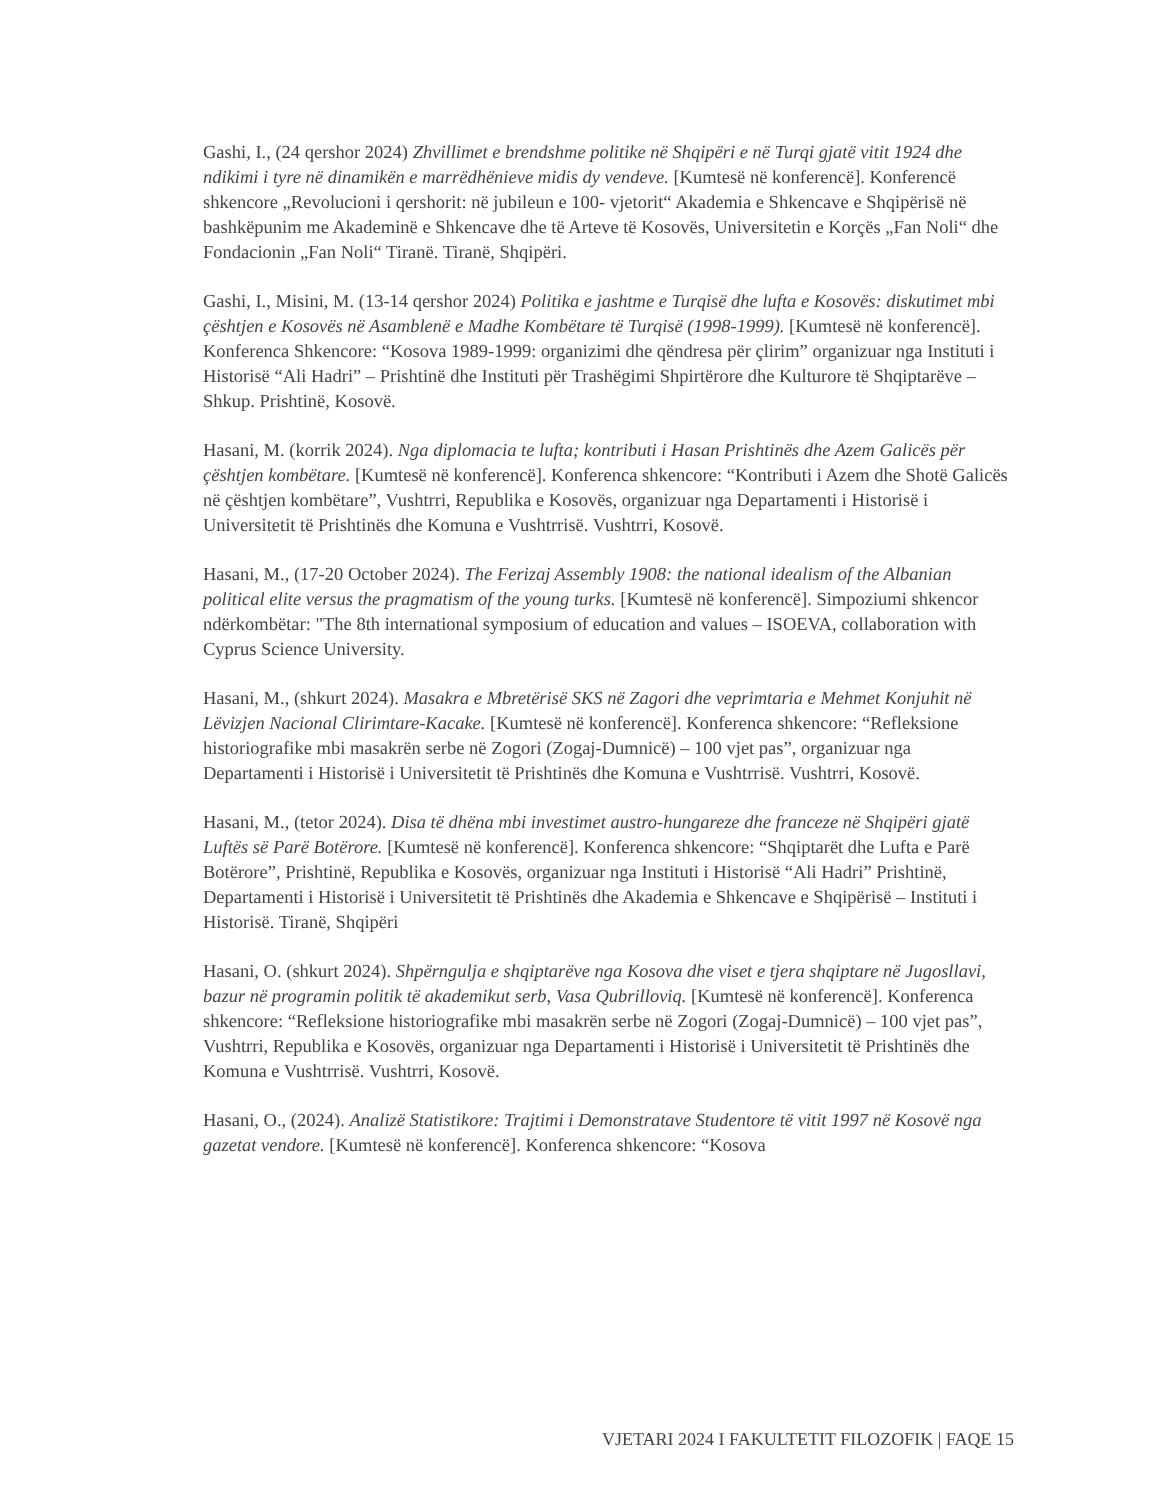Gashi, I., (24 qershor 2024) Zhvillimet e brendshme politike në Shqipëri e në Turqi gjatë vitit 1924 dhe ndikimi i tyre në dinamikën e marrëdhënieve midis dy vendeve. [Kumtesë në konferencë]. Konferencë shkencore „Revolucioni i qershorit: në jubileun e 100- vjetorit“ Akademia e Shkencave e Shqipërisë në bashkëpunim me Akademinë e Shkencave dhe të Arteve të Kosovës, Universitetin e Korçës „Fan Noli“ dhe Fondacionin „Fan Noli“ Tiranë. Tiranë, Shqipëri.
Gashi, I., Misini, M. (13-14 qershor 2024) Politika e jashtme e Turqisë dhe lufta e Kosovës: diskutimet mbi çështjen e Kosovës në Asamblenë e Madhe Kombëtare të Turqisë (1998-1999). [Kumtesë në konferencë]. Konferenca Shkencore: “Kosova 1989-1999: organizimi dhe qëndresa për çlirim” organizuar nga Instituti i Historisë “Ali Hadri” – Prishtinë dhe Instituti për Trashëgimi Shpirtërore dhe Kulturore të Shqiptarëve – Shkup. Prishtinë, Kosovë.
Hasani, M. (korrik 2024). Nga diplomacia te lufta; kontributi i Hasan Prishtinës dhe Azem Galicës për çështjen kombëtare. [Kumtesë në konferencë]. Konferenca shkencore: “Kontributi i Azem dhe Shotë Galicës në çështjen kombëtare”, Vushtrri, Republika e Kosovës, organizuar nga Departamenti i Historisë i Universitetit të Prishtinës dhe Komuna e Vushtrrisë. Vushtrri, Kosovë.
Hasani, M., (17-20 October 2024). The Ferizaj Assembly 1908: the national idealism of the Albanian political elite versus the pragmatism of the young turks. [Kumtesë në konferencë]. Simpoziumi shkencor ndërkombëtar: "The 8th international symposium of education and values – ISOEVA, collaboration with Cyprus Science University.
Hasani, M., (shkurt 2024). Masakra e Mbretërisë SKS në Zagori dhe veprimtaria e Mehmet Konjuhit në Lëvizjen Nacional Clirimtare-Kacake. [Kumtesë në konferencë]. Konferenca shkencore: “Refleksione historiografike mbi masakrën serbe në Zogori (Zogaj-Dumnicë) – 100 vjet pas”, organizuar nga Departamenti i Historisë i Universitetit të Prishtinës dhe Komuna e Vushtrrisë. Vushtrri, Kosovë.
Hasani, M., (tetor 2024). Disa të dhëna mbi investimet austro-hungareze dhe franceze në Shqipëri gjatë Luftës së Parë Botërore. [Kumtesë në konferencë]. Konferenca shkencore: “Shqiptarët dhe Lufta e Parë Botërore”, Prishtinë, Republika e Kosovës, organizuar nga Instituti i Historisë “Ali Hadri” Prishtinë, Departamenti i Historisë i Universitetit të Prishtinës dhe Akademia e Shkencave e Shqipërisë – Instituti i Historisë. Tiranë, Shqipëri
Hasani, O. (shkurt 2024). Shpërngulja e shqiptarëve nga Kosova dhe viset e tjera shqiptare në Jugosllavi, bazur në programin politik të akademikut serb, Vasa Qubrilloviq. [Kumtesë në konferencë]. Konferenca shkencore: “Refleksione historiografike mbi masakrën serbe në Zogori (Zogaj-Dumnicë) – 100 vjet pas”, Vushtrri, Republika e Kosovës, organizuar nga Departamenti i Historisë i Universitetit të Prishtinës dhe Komuna e Vushtrrisë. Vushtrri, Kosovë.
Hasani, O., (2024). Analizë Statistikore: Trajtimi i Demonstratave Studentore të vitit 1997 në Kosovë nga gazetat vendore. [Kumtesë në konferencë]. Konferenca shkencore: “Kosova
VJETARI 2024 I FAKULTETIT FILOZOFIK | FAQE 15